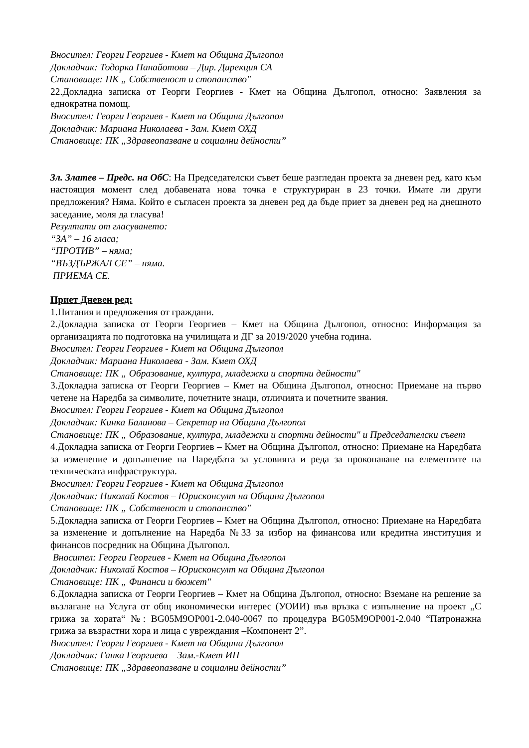Вносител: Георги Георгиев - Кмет на Община Дългопол
Докладчик: Тодорка Панайотова – Дир. Дирекция СА
Становище: ПК „ Собственост и стопанство"
22.Докладна записка от Георги Георгиев - Кмет на Община Дългопол, относно: Заявления за еднократна помощ.
Вносител: Георги Георгиев - Кмет на Община Дългопол
Докладчик: Мариана Николаева - Зам. Кмет ОХД
Становище: ПК „Здравеопазване и социални дейности”
Зл. Златев – Предс. на ОбС: На Председателски съвет беше разгледан проекта за дневен ред, като към настоящия момент след добавената нова точка е структуриран в 23 точки. Имате ли други предложения? Няма. Който е съгласен проекта за дневен ред да бъде приет за дневен ред на днешното заседание, моля да гласува!
Резултати от гласуването:
“ЗА” – 16 гласа;
“ПРОТИВ” – няма;
“ВЪЗДЪРЖАЛ СЕ” – няма.
ПРИЕМА СЕ.
Приет Дневен ред:
1.Питания и предложения от граждани.
2.Докладна записка от Георги Георгиев – Кмет на Община Дългопол, относно: Информация за организацията по подготовка на училищата и ДГ за 2019/2020 учебна година.
Вносител: Георги Георгиев - Кмет на Община Дългопол
Докладчик: Мариана Николаева - Зам. Кмет ОХД
Становище: ПК „ Образование, култура, младежки и спортни дейности"
3.Докладна записка от Георги Георгиев – Кмет на Община Дългопол, относно: Приемане на първо четене на Наредба за символите, почетните знаци, отличията и почетните звания.
Вносител: Георги Георгиев - Кмет на Община Дългопол
Докладчик: Кинка Балинова – Секретар на Община Дългопол
Становище: ПК „ Образование, култура, младежки и спортни дейности" и Председателски съвет
4.Докладна записка от Георги Георгиев – Кмет на Община Дългопол, относно: Приемане на Наредбата за изменение и допълнение на Наредбата за условията и реда за прокопаване на елементите на техническата инфраструктура.
Вносител: Георги Георгиев - Кмет на Община Дългопол
Докладчик: Николай Костов – Юрисконсулт на Община Дългопол
Становище: ПК „ Собственост и стопанство"
5.Докладна записка от Георги Георгиев – Кмет на Община Дългопол, относно: Приемане на Наредбата за изменение и допълнение на Наредба №33 за избор на финансова или кредитна институция и финансов посредник на Община Дългопол.
Вносител: Георги Георгиев - Кмет на Община Дългопол
Докладчик: Николай Костов – Юрисконсулт на Община Дългопол
Становище: ПК „ Финанси и бюжет"
6.Докладна записка от Георги Георгиев – Кмет на Община Дългопол, относно: Вземане на решение за възлагане на Услуга от общ икономически интерес (УОИИ) във връзка с изпълнение на проект „С грижа за хората“ №: BG05M9OP001-2.040-0067 по процедура BG05M9OP001-2.040 “Патронажна грижа за възрастни хора и лица с увреждания –Компонент 2”.
Вносител: Георги Георгиев - Кмет на Община Дългопол
Докладчик: Ганка Георгиева – Зам.-Кмет ИП
Становище: ПК „Здравеопазване и социални дейности”